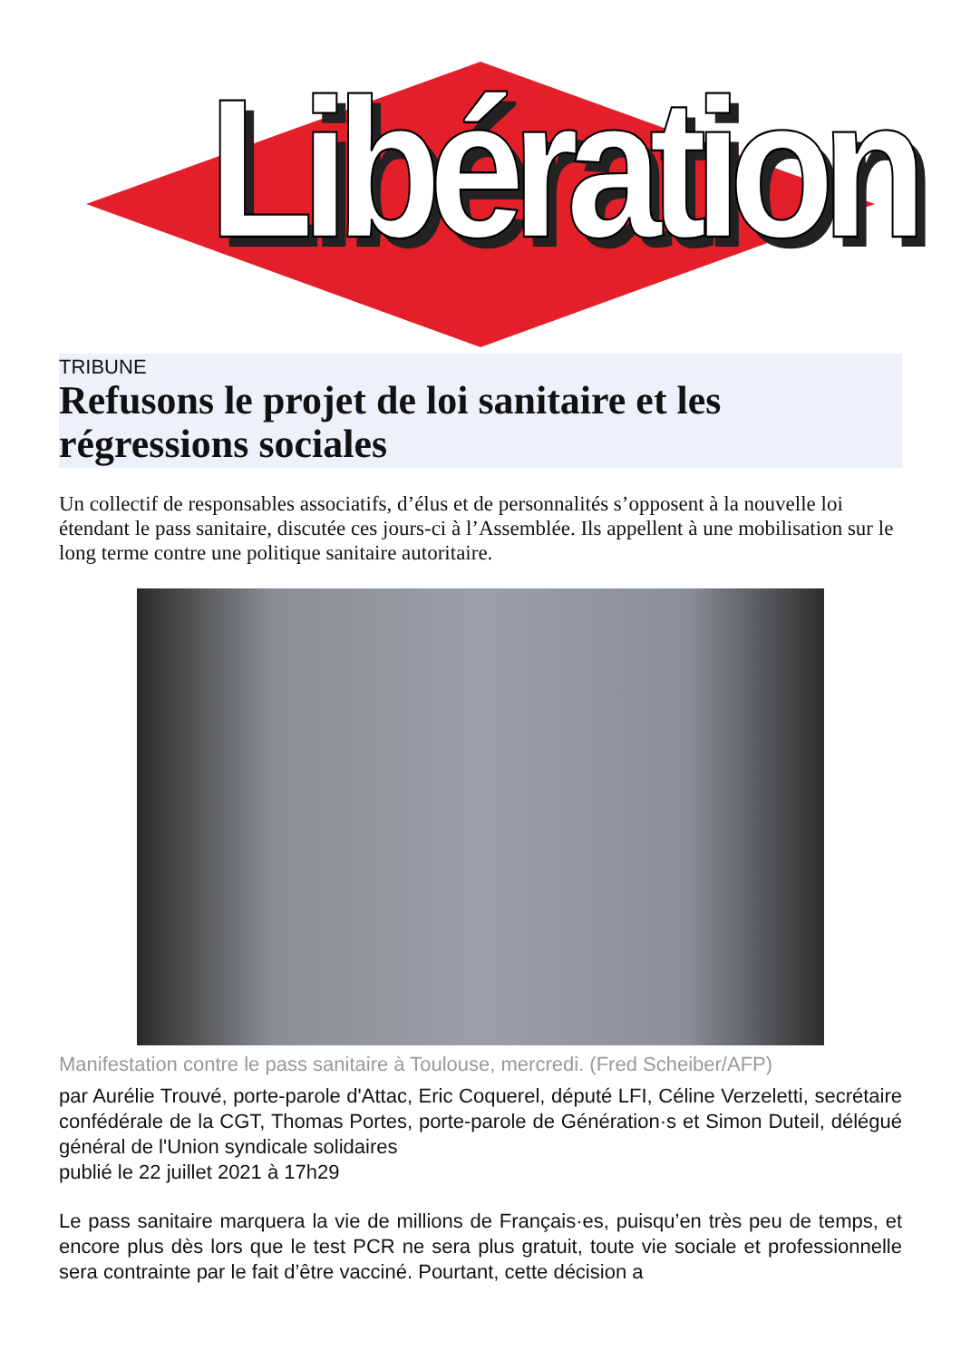Libération
TRIBUNE
Refusons le projet de loi sanitaire et les régressions sociales
Un collectif de responsables associatifs, d’élus et de personnalités s’opposent à la nouvelle loi étendant le pass sanitaire, discutée ces jours-ci à l’Assemblée. Ils appellent à une mobilisation sur le long terme contre une politique sanitaire autoritaire.
Manifestation contre le pass sanitaire à Toulouse, mercredi. (Fred Scheiber/AFP)
par Aurélie Trouvé, porte-parole d'Attac, Eric Coquerel, député LFI, Céline Verzeletti, secrétaire confédérale de la CGT, Thomas Portes, porte-parole de Génération·s et Simon Duteil, délégué général de l'Union syndicale solidaires
publié le 22 juillet 2021 à 17h29
Le pass sanitaire marquera la vie de millions de Français·es, puisqu’en très peu de temps, et encore plus dès lors que le test PCR ne sera plus gratuit, toute vie sociale et professionnelle sera contrainte par le fait d’être vacciné. Pourtant, cette décision a